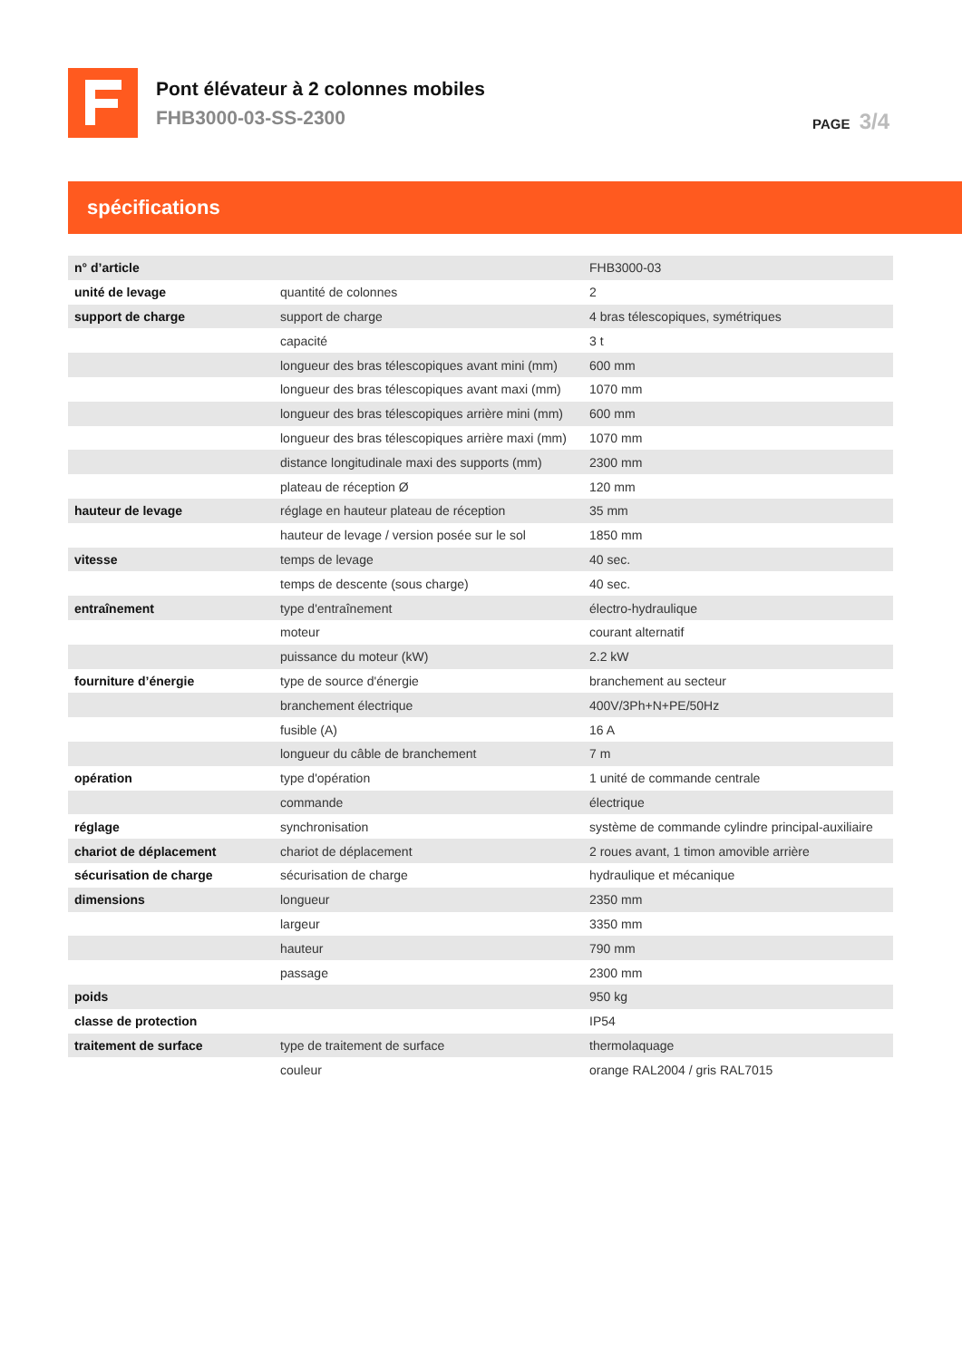Pont élévateur à 2 colonnes mobiles
FHB3000-03-SS-2300
PAGE 3/4
spécifications
| n° d’article | | FHB3000-03 |
| unité de levage | quantité de colonnes | 2 |
| support de charge | support de charge | 4 bras télescopiques, symétriques |
| | capacité | 3 t |
| | longueur des bras télescopiques avant mini (mm) | 600 mm |
| | longueur des bras télescopiques avant maxi (mm) | 1070 mm |
| | longueur des bras télescopiques arrière mini (mm) | 600 mm |
| | longueur des bras télescopiques arrière maxi (mm) | 1070 mm |
| | distance longitudinale maxi des supports (mm) | 2300 mm |
| | plateau de réception Ø | 120 mm |
| hauteur de levage | réglage en hauteur plateau de réception | 35 mm |
| | hauteur de levage / version posée sur le sol | 1850 mm |
| vitesse | temps de levage | 40 sec. |
| | temps de descente (sous charge) | 40 sec. |
| entraînement | type d'entraînement | électro-hydraulique |
| | moteur | courant alternatif |
| | puissance du moteur (kW) | 2.2 kW |
| fourniture d’énergie | type de source d'énergie | branchement au secteur |
| | branchement électrique | 400V/3Ph+N+PE/50Hz |
| | fusible (A) | 16 A |
| | longueur du câble de branchement | 7 m |
| opération | type d'opération | 1 unité de commande centrale |
| | commande | électrique |
| réglage | synchronisation | système de commande cylindre principal-auxiliaire |
| chariot de déplacement | chariot de déplacement | 2 roues avant, 1 timon amovible arrière |
| sécurisation de charge | sécurisation de charge | hydraulique et mécanique |
| dimensions | longueur | 2350 mm |
| | largeur | 3350 mm |
| | hauteur | 790 mm |
| | passage | 2300 mm |
| poids | | 950 kg |
| classe de protection | | IP54 |
| traitement de surface | type de traitement de surface | thermolaquage |
| | couleur | orange RAL2004 / gris RAL7015 |